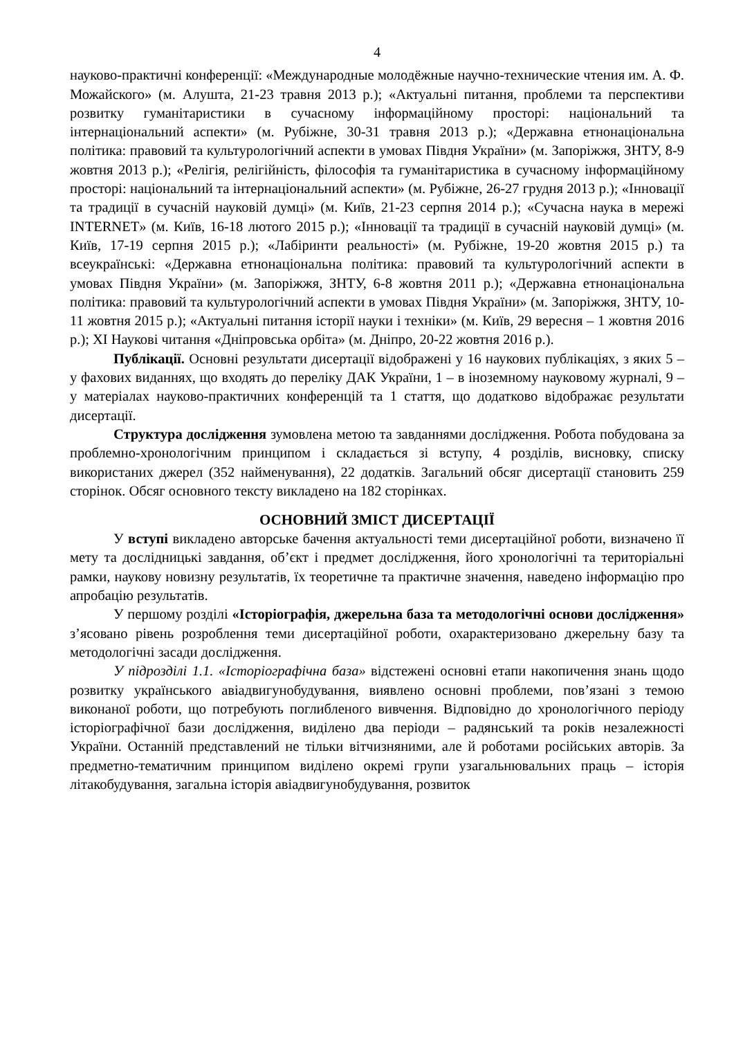4
науково-практичні конференції: «Международные молодёжные научно-технические чтения им. А. Ф. Можайского» (м. Алушта, 21-23 травня 2013 р.); «Актуальні питання, проблеми та перспективи розвитку гуманітаристики в сучасному інформаційному просторі: національний та інтернаціональний аспекти» (м. Рубіжне, 30-31 травня 2013 р.); «Державна етнонаціональна політика: правовий та культурологічний аспекти в умовах Півдня України» (м. Запоріжжя, ЗНТУ, 8-9 жовтня 2013 р.); «Релігія, релігійність, філософія та гуманітаристика в сучасному інформаційному просторі: національний та інтернаціональний аспекти» (м. Рубіжне, 26-27 грудня 2013 р.); «Інновації та традиції в сучасній науковій думці» (м. Київ, 21-23 серпня 2014 р.); «Сучасна наука в мережі INTERNET» (м. Київ, 16-18 лютого 2015 р.); «Інновації та традиції в сучасній науковій думці» (м. Київ, 17-19 серпня 2015 р.); «Лабіринти реальності» (м. Рубіжне, 19-20 жовтня 2015 р.) та всеукраїнські: «Державна етнонаціональна політика: правовий та культурологічний аспекти в умовах Півдня України» (м. Запоріжжя, ЗНТУ, 6-8 жовтня 2011 р.); «Державна етнонаціональна політика: правовий та культурологічний аспекти в умовах Півдня України» (м. Запоріжжя, ЗНТУ, 10-11 жовтня 2015 р.); «Актуальні питання історії науки і техніки» (м. Київ, 29 вересня – 1 жовтня 2016 р.); XI Наукові читання «Дніпровська орбіта» (м. Дніпро, 20-22 жовтня 2016 р.).
Публікації. Основні результати дисертації відображені у 16 наукових публікаціях, з яких 5 – у фахових виданнях, що входять до переліку ДАК України, 1 – в іноземному науковому журналі, 9 – у матеріалах науково-практичних конференцій та 1 стаття, що додатково відображає результати дисертації.
Структура дослідження зумовлена метою та завданнями дослідження. Робота побудована за проблемно-хронологічним принципом і складається зі вступу, 4 розділів, висновку, списку використаних джерел (352 найменування), 22 додатків. Загальний обсяг дисертації становить 259 сторінок. Обсяг основного тексту викладено на 182 сторінках.
ОСНОВНИЙ ЗМІСТ ДИСЕРТАЦІЇ
У вступі викладено авторське бачення актуальності теми дисертаційної роботи, визначено її мету та дослідницькі завдання, об’єкт і предмет дослідження, його хронологічні та територіальні рамки, наукову новизну результатів, їх теоретичне та практичне значення, наведено інформацію про апробацію результатів.
У першому розділі «Історіографія, джерельна база та методологічні основи дослідження» з’ясовано рівень розроблення теми дисертаційної роботи, охарактеризовано джерельну базу та методологічні засади дослідження.
У підрозділі 1.1. «Історіографічна база» відстежені основні етапи накопичення знань щодо розвитку українського авіадвигунобудування, виявлено основні проблеми, пов’язані з темою виконаної роботи, що потребують поглибленого вивчення. Відповідно до хронологічного періоду історіографічної бази дослідження, виділено два періоди – радянський та років незалежності України. Останній представлений не тільки вітчизняними, але й роботами російських авторів. За предметно-тематичним принципом виділено окремі групи узагальнювальних праць – історія літакобудування, загальна історія авіадвигунобудування, розвиток